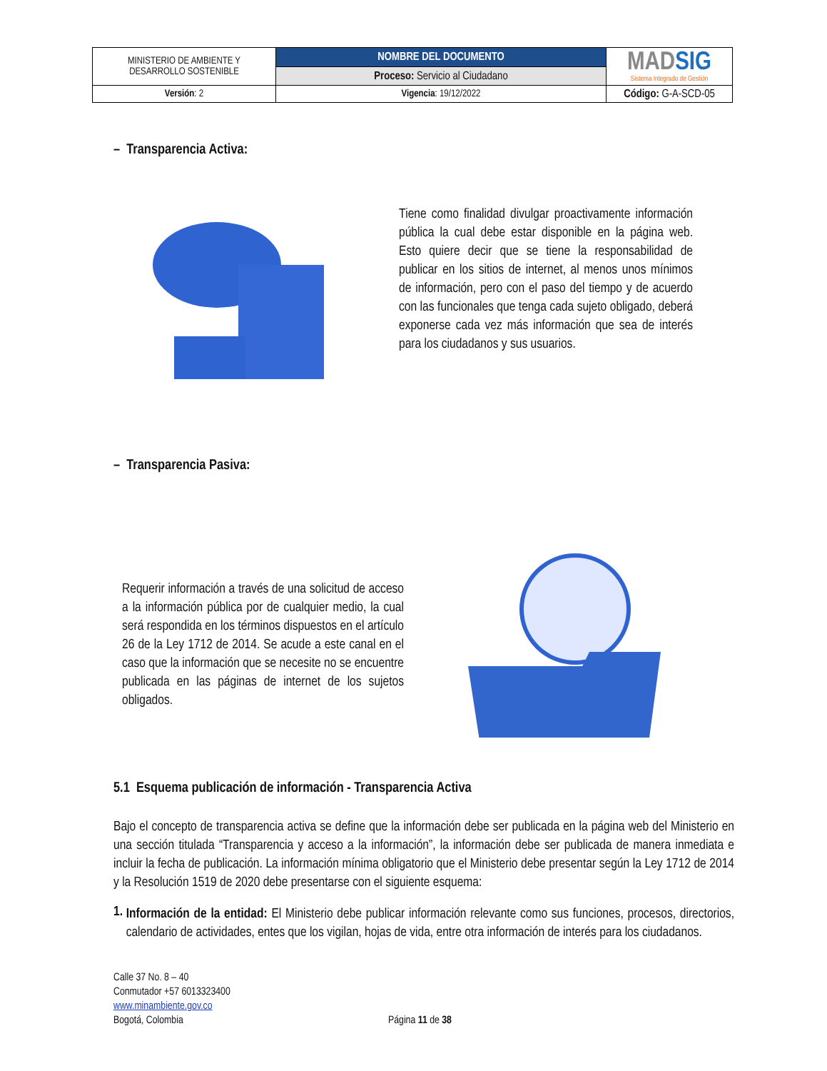| MINISTERIO DE AMBIENTE Y DESARROLLO SOSTENIBLE | NOMBRE DEL DOCUMENTO | MAD SIG Sistema Integrado de Gestión |
| | Proceso: Servicio al Ciudadano | |
| Versión : 2 | Vigencia : 19/12/2022 | Código: G-A-SCD-05 |
– Transparencia Activa:
Tiene como finalidad divulgar proactivamente información pública la cual debe estar disponible en la página web. Esto quiere decir que se tiene la responsabilidad de publicar en los sitios de internet, al menos unos mínimos de información, pero con el paso del tiempo y de acuerdo con las funcionales que tenga cada sujeto obligado, deberá exponerse cada vez más información que sea de interés para los ciudadanos y sus usuarios.
– Transparencia Pasiva:
Requerir información a través de una solicitud de acceso a la información pública por de cualquier medio, la cual será respondida en los términos dispuestos en el artículo 26 de la Ley 1712 de 2014. Se acude a este canal en el caso que la información que se necesite no se encuentre publicada en las páginas de internet de los sujetos obligados.
5.1 Esquema publicación de información - Transparencia Activa
Bajo el concepto de transparencia activa se define que la información debe ser publicada en la página web del Ministerio en una sección titulada “Transparencia y acceso a la información”, la información debe ser publicada de manera inmediata e incluir la fecha de publicación. La información mínima obligatorio que el Ministerio debe presentar según la Ley 1712 de 2014 y la Resolución 1519 de 2020 debe presentarse con el siguiente esquema:
1.
Información de la entidad: El Ministerio debe publicar información relevante como sus funciones, procesos, directorios, calendario de actividades, entes que los vigilan, hojas de vida, entre otra información de interés para los ciudadanos.
Calle 37 No. 8 – 40
Conmutador +57 6013323400
www.minambiente.gov.co
Bogotá, Colombia
Página 11 de 38